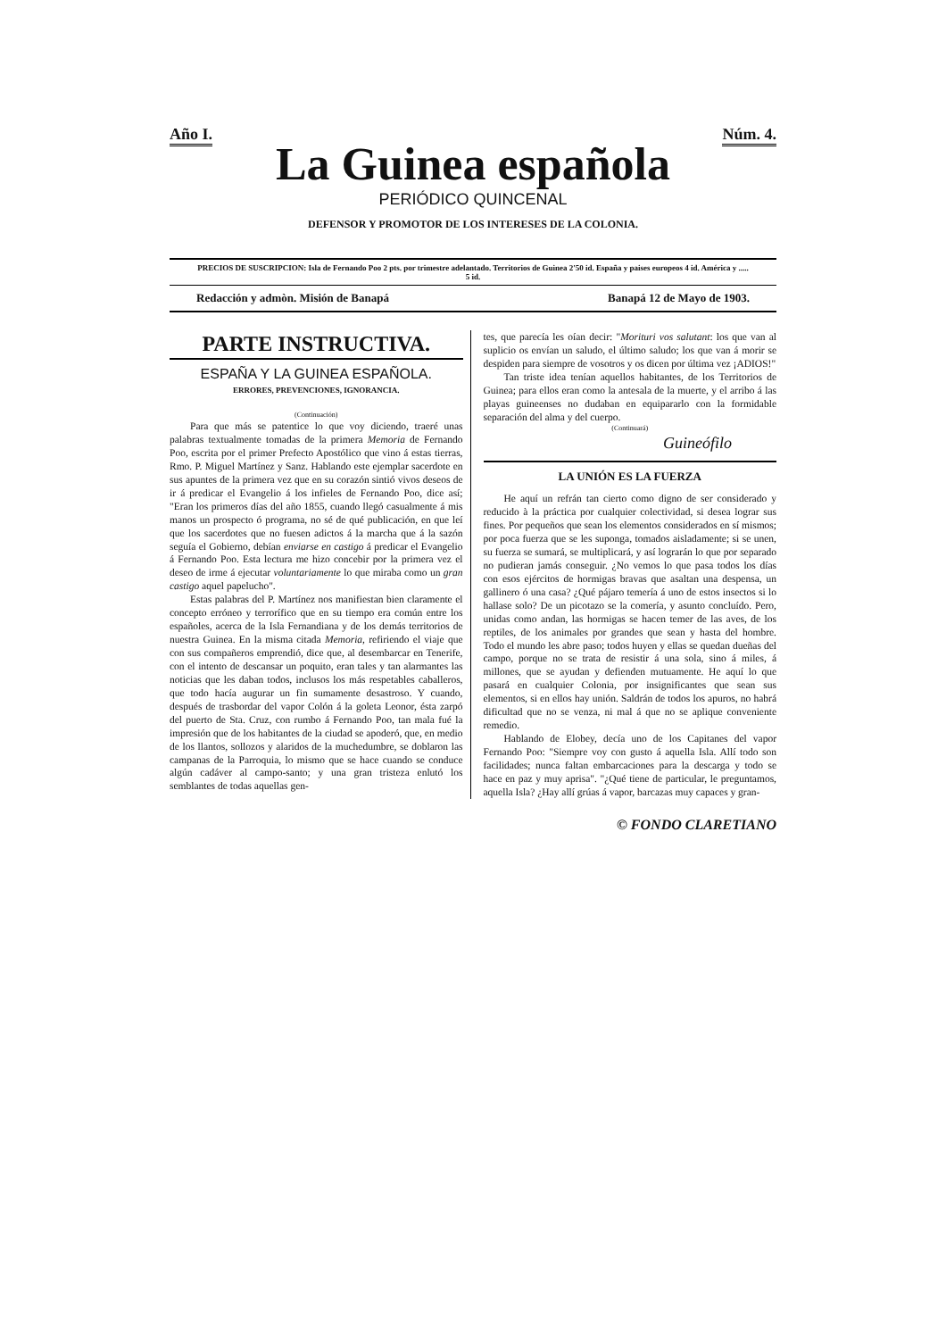Año I. Núm. 4.
La Guinea española
PERIÓDICO QUINCENAL
DEFENSOR Y PROMOTOR DE LOS INTERESES DE LA COLONIA.
PRECIOS DE SUSCRIPCION: Isla de Fernando Poo 2 pts. por trimestre adelantado. Territorios de Guinea 2'50 id. España y paises europeos 4 id. América y ..... 5 id.
Redacción y admòn. Misión de Banapá Banapá 12 de Mayo de 1903.
PARTE INSTRUCTIVA.
ESPAÑA Y LA GUINEA ESPAÑOLA.
ERRORES, PREVENCIONES, IGNORANCIA.
(Continuación)
Para que más se patentice lo que voy diciendo, traeré unas palabras textualmente tomadas de la primera Memoria de Fernando Poo, escrita por el primer Prefecto Apostólico que vino á estas tierras, Rmo. P. Miguel Martínez y Sanz. Hablando este ejemplar sacerdote en sus apuntes de la primera vez que en su corazón sintió vivos deseos de ir á predicar el Evangelio á los infieles de Fernando Poo, dice así; "Eran los primeros días del año 1855, cuando llegó casualmente á mis manos un prospecto ó programa, no sé de qué publicación, en que leí que los sacerdotes que no fuesen adictos á la marcha que á la sazón seguía el Gobierno, debían enviarse en castigo á predicar el Evangelio á Fernando Poo. Esta lectura me hizo concebir por la primera vez el deseo de irme á ejecutar voluntariamente lo que miraba como un gran castigo aquel papelucho".
Estas palabras del P. Martínez nos manifiestan bien claramente el concepto erróneo y terrorífico que en su tiempo era común entre los españoles, acerca de la Isla Fernandiana y de los demás territorios de nuestra Guinea. En la misma citada Memoria, refiriendo el viaje que con sus compañeros emprendió, dice que, al desembarcar en Tenerife, con el intento de descansar un poquito, eran tales y tan alarmantes las noticias que les daban todos, inclusos los más respetables caballeros, que todo hacía augurar un fin sumamente desastroso. Y cuando, después de trasbordar del vapor Colón á la goleta Leonor, ésta zarpó del puerto de Sta. Cruz, con rumbo á Fernando Poo, tan mala fué la impresión que de los habitantes de la ciudad se apoderó, que, en medio de los llantos, sollozos y alaridos de la muchedumbre, se doblaron las campanas de la Parroquia, lo mismo que se hace cuando se conduce algún cadáver al campo-santo; y una gran tristeza enlutó los semblantes de todas aquellas gen-
tes, que parecía les oían decir: "Morituri vos salutant: los que van al suplicio os envían un saludo, el último saludo; los que van á morir se despiden para siempre de vosotros y os dicen por última vez ¡ADIOS!"
Tan triste idea tenían aquellos habitantes, de los Territorios de Guinea; para ellos eran como la antesala de la muerte, y el arribo á las playas guineenses no dudaban en equipararlo con la formidable separación del alma y del cuerpo.
(Continuará)
Guineófilo
LA UNIÓN ES LA FUERZA
He aquí un refrán tan cierto como digno de ser considerado y reducido à la práctica por cualquier colectividad, si desea lograr sus fines. Por pequeños que sean los elementos considerados en sí mismos; por poca fuerza que se les suponga, tomados aisladamente; si se unen, su fuerza se sumará, se multiplicará, y así lograrán lo que por separado no pudieran jamás conseguir. ¿No vemos lo que pasa todos los días con esos ejércitos de hormigas bravas que asaltan una despensa, un gallinero ó una casa? ¿Qué pájaro temería á uno de estos insectos si lo hallase solo? De un picotazo se la comería, y asunto concluído. Pero, unidas como andan, las hormigas se hacen temer de las aves, de los reptiles, de los animales por grandes que sean y hasta del hombre. Todo el mundo les abre paso; todos huyen y ellas se quedan dueñas del campo, porque no se trata de resistir á una sola, sino á miles, á millones, que se ayudan y defienden mutuamente. He aquí lo que pasará en cualquier Colonia, por insignificantes que sean sus elementos, si en ellos hay unión. Saldrán de todos los apuros, no habrá dificultad que no se venza, ni mal á que no se aplique conveniente remedio.
Hablando de Elobey, decía uno de los Capitanes del vapor Fernando Poo: "Siempre voy con gusto á aquella Isla. Allí todo son facilidades; nunca faltan embarcaciones para la descarga y todo se hace en paz y muy aprisa". "¿Qué tiene de particular, le preguntamos, aquella Isla? ¿Hay allí grúas á vapor, barcazas muy capaces y gran-
© FONDO CLARETIANO